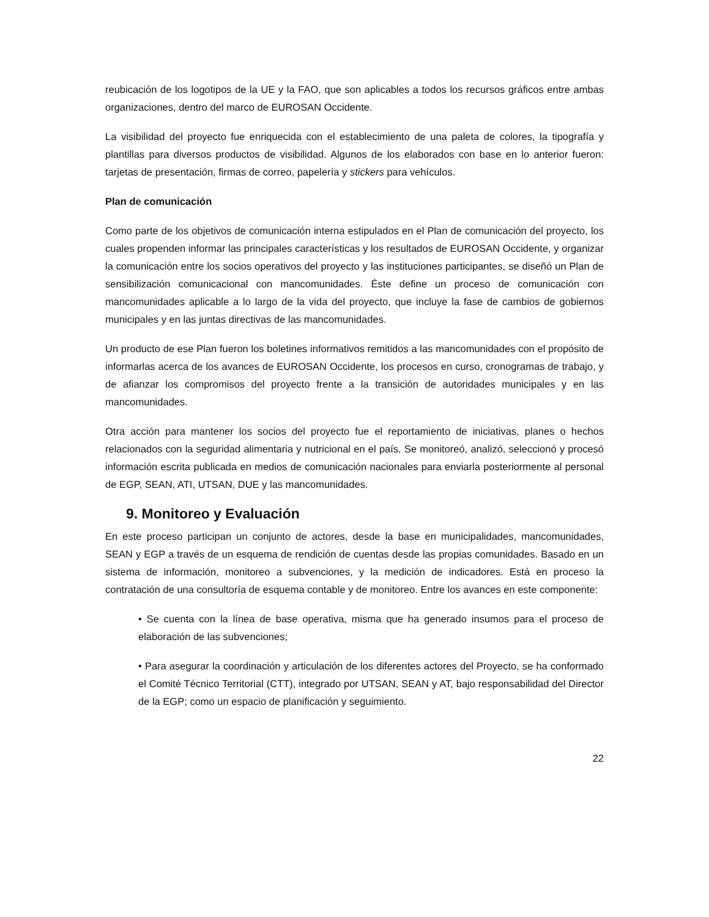reubicación de los logotipos de la UE y la FAO, que son aplicables a todos los recursos gráficos entre ambas organizaciones, dentro del marco de EUROSAN Occidente.
La visibilidad del proyecto fue enriquecida con el establecimiento de una paleta de colores, la tipografía y plantillas para diversos productos de visibilidad. Algunos de los elaborados con base en lo anterior fueron: tarjetas de presentación, firmas de correo, papelería y stickers para vehículos.
Plan de comunicación
Como parte de los objetivos de comunicación interna estipulados en el Plan de comunicación del proyecto, los cuales propenden informar las principales características y los resultados de EUROSAN Occidente, y organizar la comunicación entre los socios operativos del proyecto y las instituciones participantes, se diseñó un Plan de sensibilización comunicacional con mancomunidades. Éste define un proceso de comunicación con mancomunidades aplicable a lo largo de la vida del proyecto, que incluye la fase de cambios de gobiernos municipales y en las juntas directivas de las mancomunidades.
Un producto de ese Plan fueron los boletines informativos remitidos a las mancomunidades con el propósito de informarlas acerca de los avances de EUROSAN Occidente, los procesos en curso, cronogramas de trabajo, y de afianzar los compromisos del proyecto frente a la transición de autoridades municipales y en las mancomunidades.
Otra acción para mantener los socios del proyecto fue el reportamiento de iniciativas, planes o hechos relacionados con la seguridad alimentaria y nutricional en el país. Se monitoreó, analizó, seleccionó y procesó información escrita publicada en medios de comunicación nacionales para enviarla posteriormente al personal de EGP, SEAN, ATI, UTSAN, DUE y las mancomunidades.
9. Monitoreo y Evaluación
En este proceso participan un conjunto de actores, desde la base en municipalidades, mancomunidades, SEAN y EGP a través de un esquema de rendición de cuentas desde las propias comunidades. Basado en un sistema de información, monitoreo a subvenciones, y la medición de indicadores. Está en proceso la contratación de una consultoría de esquema contable y de monitoreo. Entre los avances en este componente:
• Se cuenta con la línea de base operativa, misma que ha generado insumos para el proceso de elaboración de las subvenciones;
• Para asegurar la coordinación y articulación de los diferentes actores del Proyecto, se ha conformado el Comité Técnico Territorial (CTT), integrado por UTSAN, SEAN y AT, bajo responsabilidad del Director de la EGP; como un espacio de planificación y seguimiento.
22